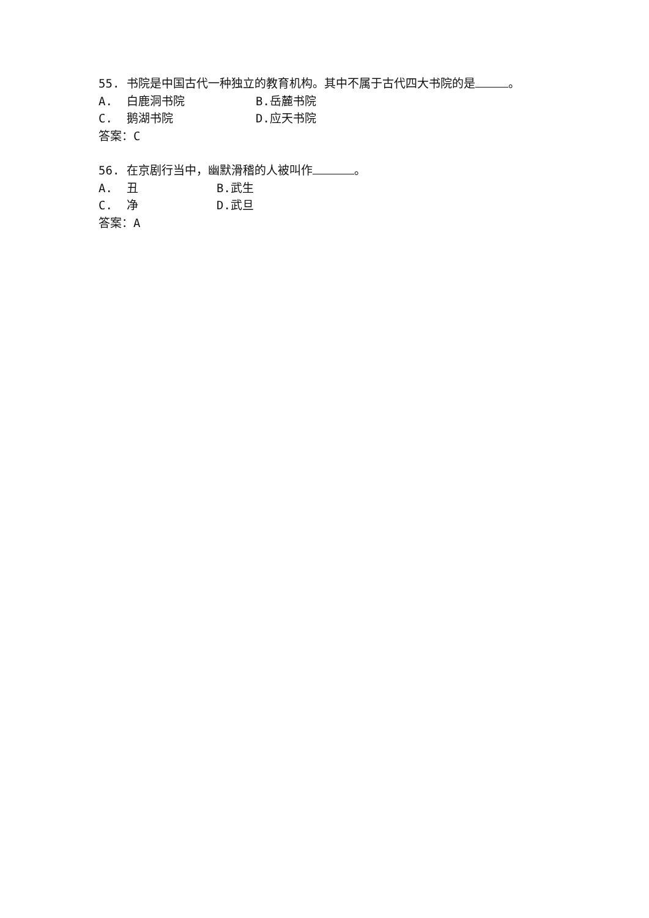55. 书院是中国古代一种独立的教育机构。其中不属于古代四大书院的是 。
A. 白鹿洞书院 B.岳麓书院
C. 鹅湖书院 D.应天书院
答案：C
56. 在京剧行当中，幽默滑稽的人被叫作 。
A. 丑 B.武生
C. 净 D.武旦
答案：A